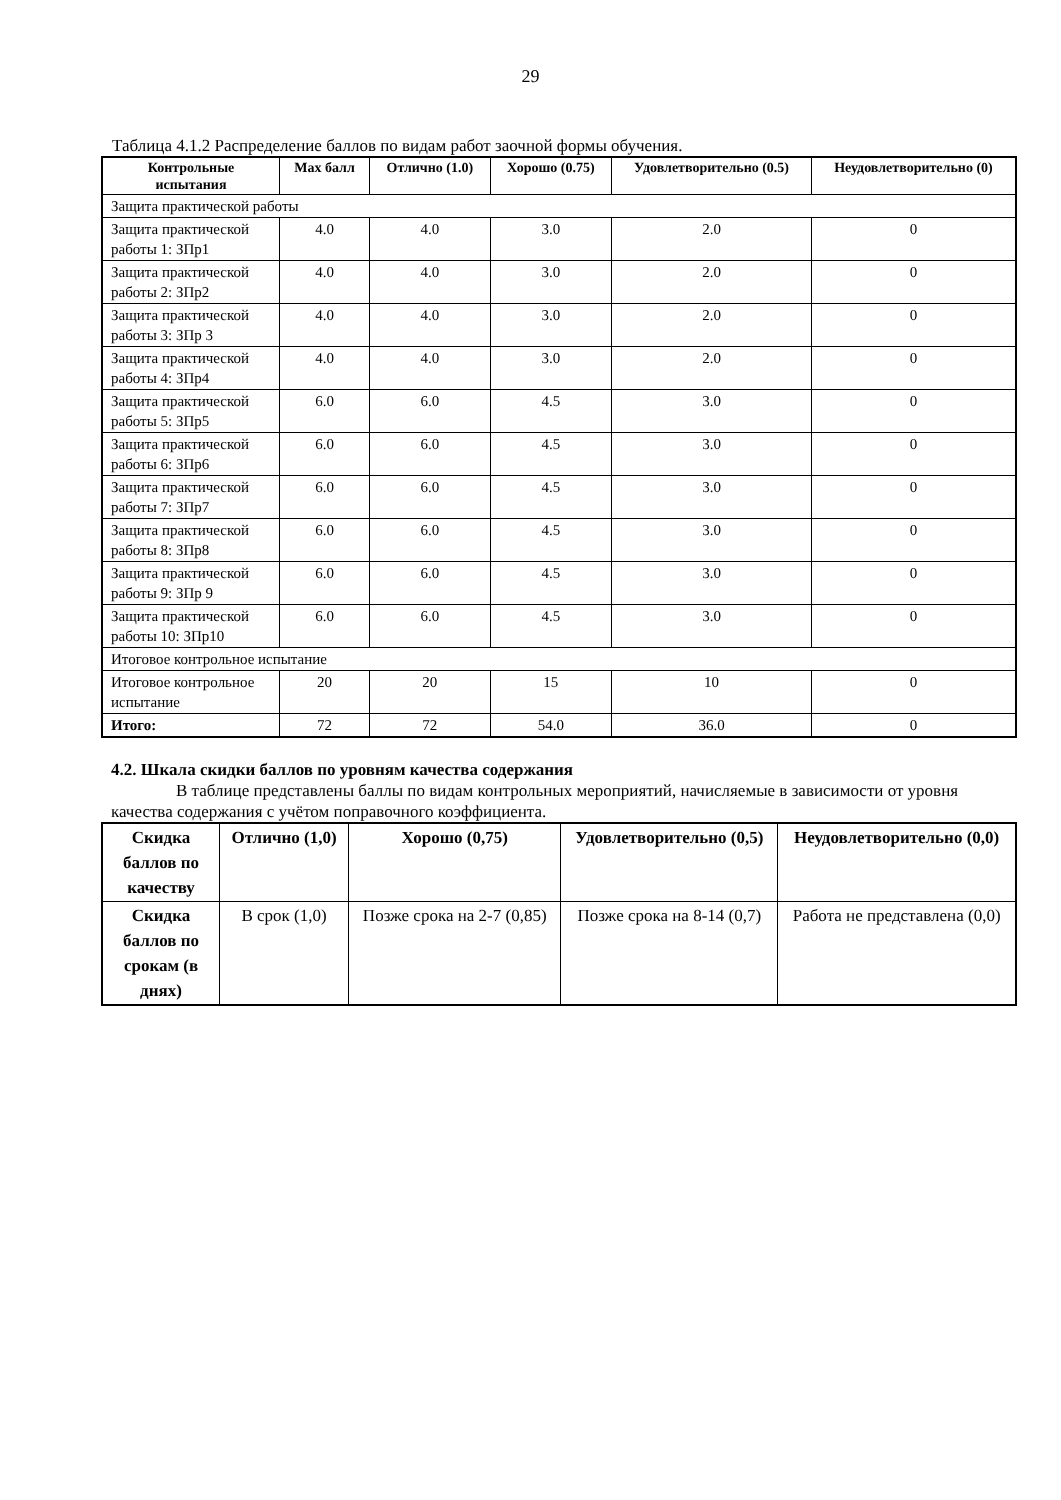29
Таблица 4.1.2 Распределение баллов по видам работ заочной формы обучения.
| Контрольные испытания | Max балл | Отлично (1.0) | Хорошо (0.75) | Удовлетворительно (0.5) | Неудовлетворительно (0) |
| --- | --- | --- | --- | --- | --- |
| Защита практической работы | | | | | |
| Защита практической работы 1: ЗПр1 | 4.0 | 4.0 | 3.0 | 2.0 | 0 |
| Защита практической работы 2: ЗПр2 | 4.0 | 4.0 | 3.0 | 2.0 | 0 |
| Защита практической работы 3: ЗПр 3 | 4.0 | 4.0 | 3.0 | 2.0 | 0 |
| Защита практической работы 4: ЗПр4 | 4.0 | 4.0 | 3.0 | 2.0 | 0 |
| Защита практической работы 5: ЗПр5 | 6.0 | 6.0 | 4.5 | 3.0 | 0 |
| Защита практической работы 6: ЗПр6 | 6.0 | 6.0 | 4.5 | 3.0 | 0 |
| Защита практической работы 7: ЗПр7 | 6.0 | 6.0 | 4.5 | 3.0 | 0 |
| Защита практической работы 8: ЗПр8 | 6.0 | 6.0 | 4.5 | 3.0 | 0 |
| Защита практической работы 9: ЗПр 9 | 6.0 | 6.0 | 4.5 | 3.0 | 0 |
| Защита практической работы 10: ЗПр10 | 6.0 | 6.0 | 4.5 | 3.0 | 0 |
| Итоговое контрольное испытание | | | | | |
| Итоговое контрольное испытание | 20 | 20 | 15 | 10 | 0 |
| Итого: | 72 | 72 | 54.0 | 36.0 | 0 |
4.2. Шкала скидки баллов по уровням качества содержания
В таблице представлены баллы по видам контрольных мероприятий, начисляемые в зависимости от уровня качества содержания с учётом поправочного коэффициента.
| Скидка баллов по качеству | Отлично (1,0) | Хорошо (0,75) | Удовлетворительно (0,5) | Неудовлетворительно (0,0) |
| --- | --- | --- | --- | --- |
| Скидка баллов по срокам (в днях) | В срок (1,0) | Позже срока на 2-7 (0,85) | Позже срока на 8-14 (0,7) | Работа не представлена (0,0) |